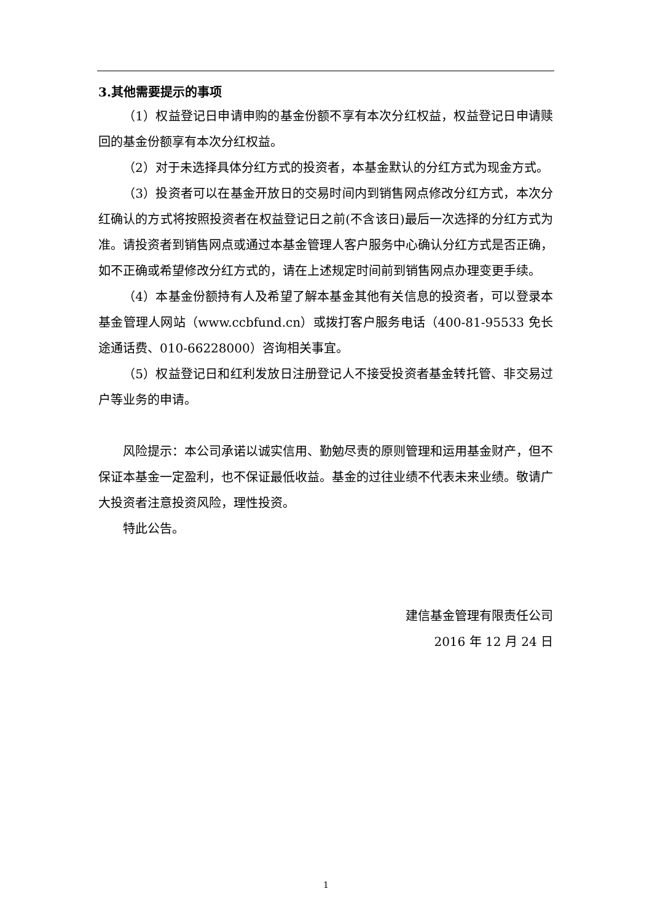3.其他需要提示的事项
（1）权益登记日申请申购的基金份额不享有本次分红权益，权益登记日申请赎回的基金份额享有本次分红权益。
（2）对于未选择具体分红方式的投资者，本基金默认的分红方式为现金方式。
（3）投资者可以在基金开放日的交易时间内到销售网点修改分红方式，本次分红确认的方式将按照投资者在权益登记日之前(不含该日)最后一次选择的分红方式为准。请投资者到销售网点或通过本基金管理人客户服务中心确认分红方式是否正确，如不正确或希望修改分红方式的，请在上述规定时间前到销售网点办理变更手续。
（4）本基金份额持有人及希望了解本基金其他有关信息的投资者，可以登录本基金管理人网站（www.ccbfund.cn）或拨打客户服务电话（400-81-95533 免长途通话费、010-66228000）咨询相关事宜。
（5）权益登记日和红利发放日注册登记人不接受投资者基金转托管、非交易过户等业务的申请。
风险提示：本公司承诺以诚实信用、勤勉尽责的原则管理和运用基金财产，但不保证本基金一定盈利，也不保证最低收益。基金的过往业绩不代表未来业绩。敬请广大投资者注意投资风险，理性投资。
特此公告。
建信基金管理有限责任公司
2016 年 12 月 24 日
1